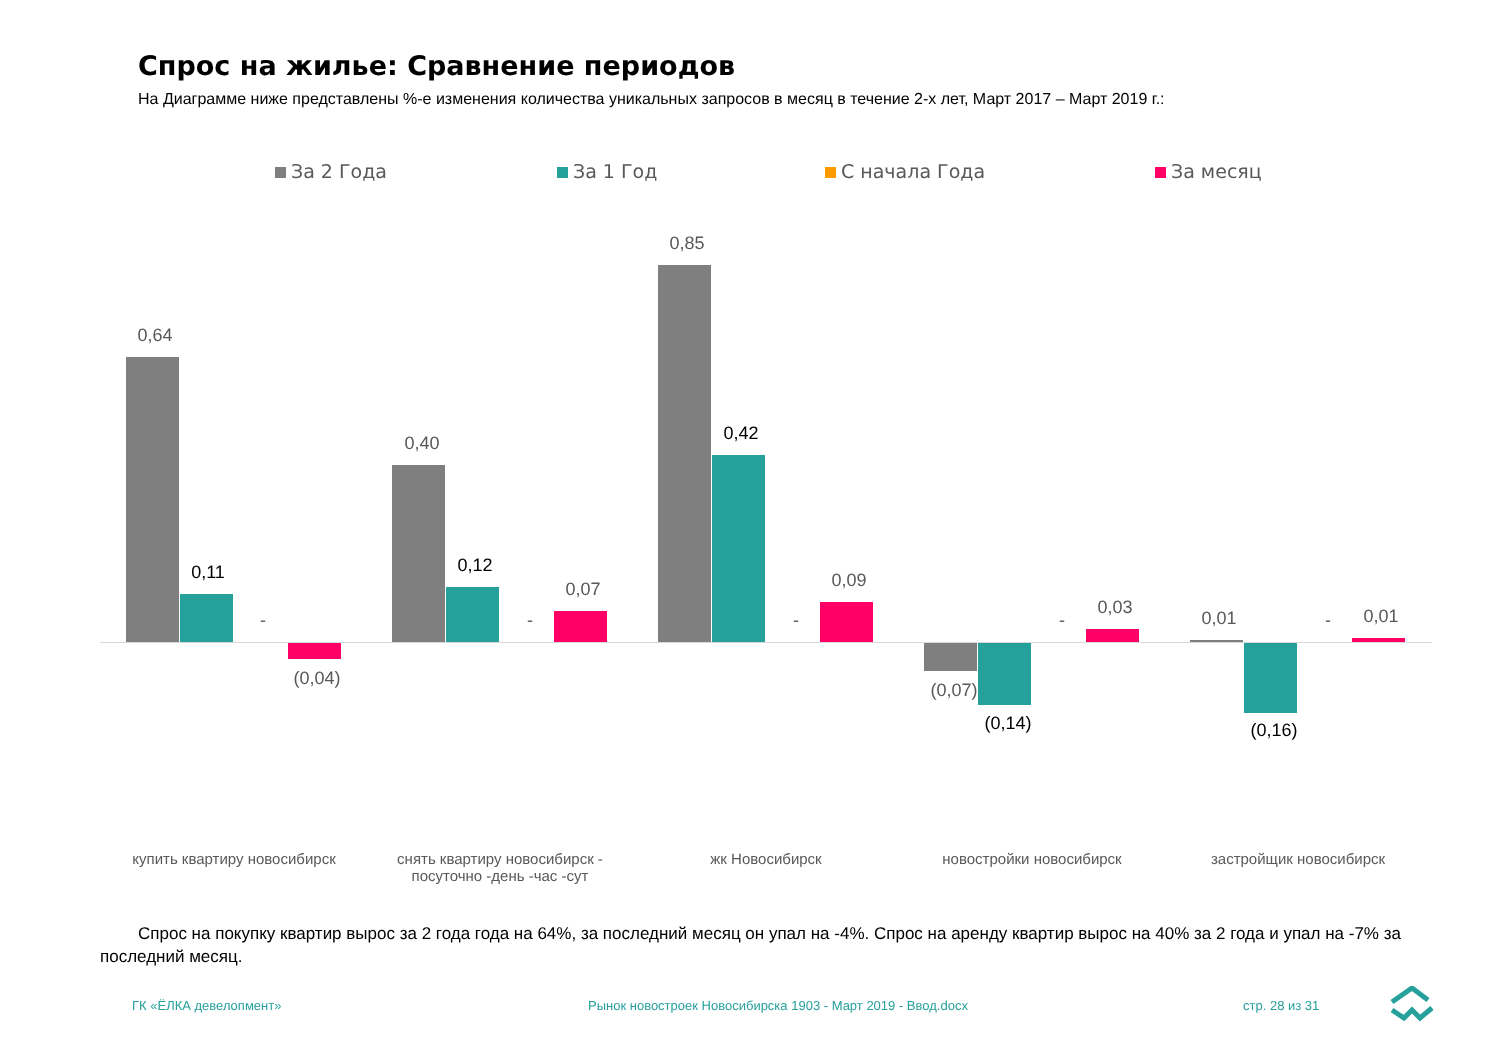Спрос на жилье: Сравнение периодов
На Диаграмме ниже представлены %-е изменения количества уникальных запросов в месяц в течение 2-х лет, Март 2017 – Март 2019 г.:
За 2 Года За 1 Год С начала Года За месяц
0,64
0,11
-
(0,04)
0,40
0,12
-
0,07
0,85
0,42
-
0,09
(0,07)
(0,14)
-
0,03
0,01
(0,16)
- 0,01
купить квартиру новосибирск
снять квартиру новосибирск - посуточно -день -час -сут
жк Новосибирск новостройки новосибирск застройщик новосибирск
Спрос на покупку квартир вырос за 2 года года на 64%, за последний месяц он упал на -4%. Спрос на аренду квартир вырос на 40% за 2 года и упал на -7% за последний месяц.
ГК «ЁЛКА девелопмент»
Рынок новостроек Новосибирска 1903 - Март 2019 - Ввод.docx
стр. 28 из 31